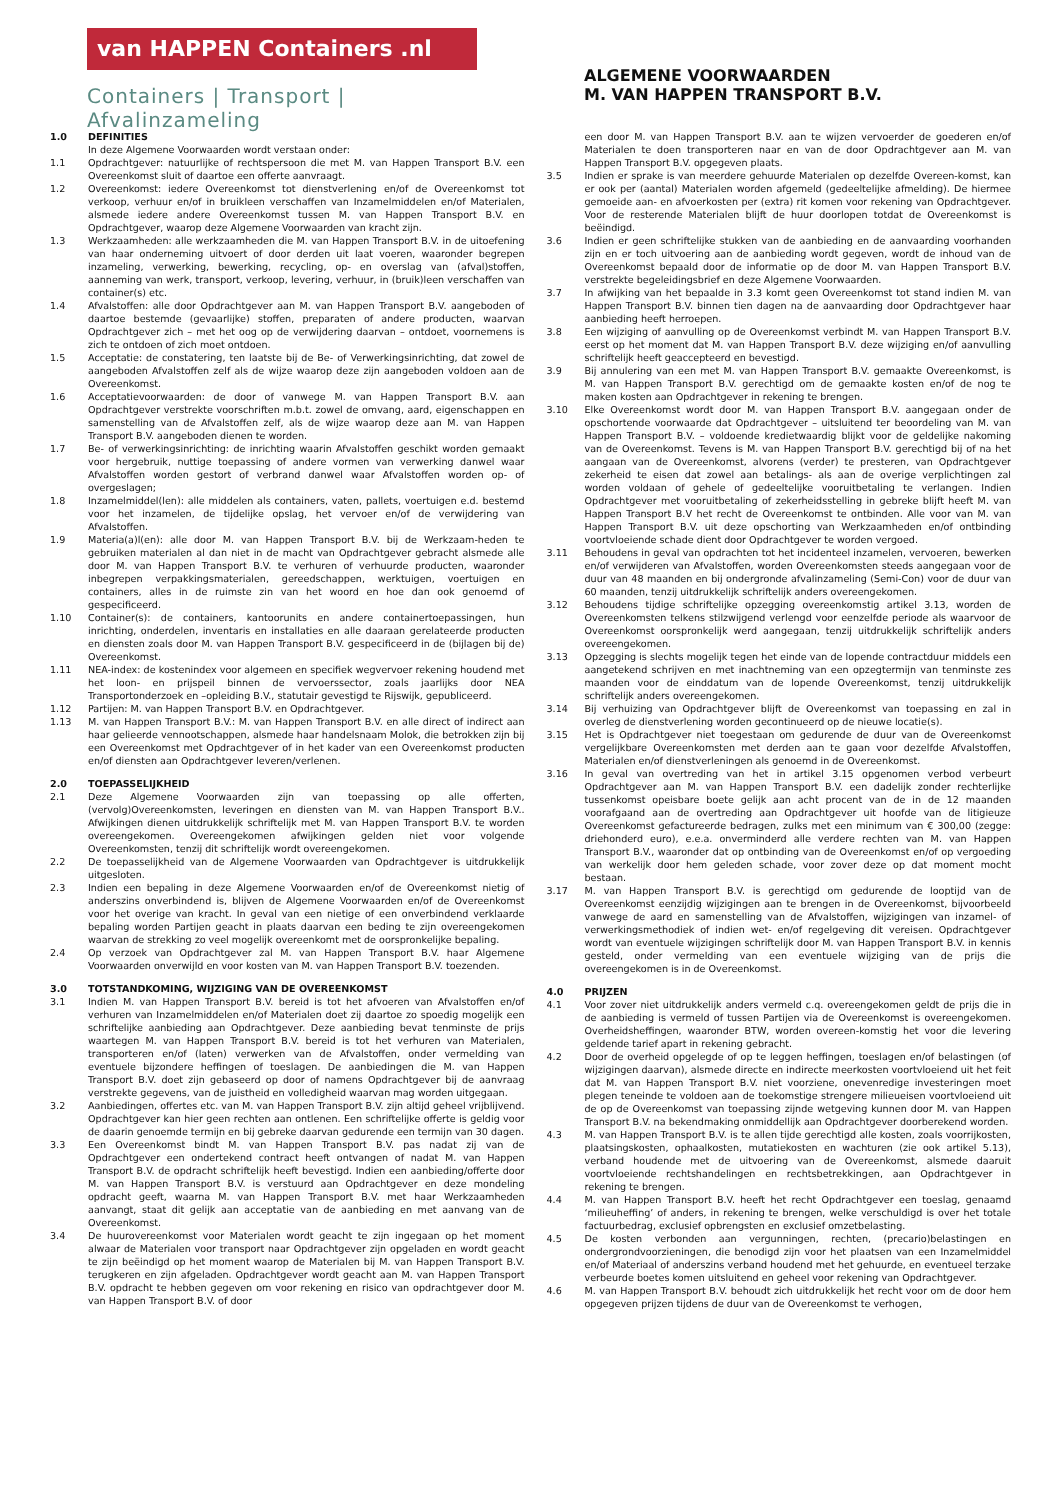van HAPPEN Containers .nl
Containers | Transport | Afvalinzameling
ALGEMENE VOORWAARDEN
M. VAN HAPPEN TRANSPORT B.V.
1.0 DEFINITIES
In deze Algemene Voorwaarden wordt verstaan onder:
1.1 Opdrachtgever: natuurlijke of rechtspersoon die met M. van Happen Transport B.V. een Overeenkomst sluit of daartoe een offerte aanvraagt.
1.2 Overeenkomst: iedere Overeenkomst tot dienstverlening en/of de Overeenkomst tot verkoop, verhuur en/of in bruikleen verschaffen van Inzamelmiddelen en/of Materialen, alsmede iedere andere Overeenkomst tussen M. van Happen Transport B.V. en Opdrachtgever, waarop deze Algemene Voorwaarden van kracht zijn.
1.3 Werkzaamheden: alle werkzaamheden die M. van Happen Transport B.V. in de uitoefening van haar onderneming uitvoert of door derden uit laat voeren, waaronder begrepen inzameling, verwerking, bewerking, recycling, op- en overslag van (afval)stoffen, aanneming van werk, transport, verkoop, levering, verhuur, in (bruik)leen verschaffen van container(s) etc.
1.4 Afvalstoffen: alle door Opdrachtgever aan M. van Happen Transport B.V. aangeboden of daartoe bestemde (gevaarlijke) stoffen, preparaten of andere producten, waarvan Opdrachtgever zich – met het oog op de verwijdering daarvan – ontdoet, voornemens is zich te ontdoen of zich moet ontdoen.
1.5 Acceptatie: de constatering, ten laatste bij de Be- of Verwerkingsinrichting, dat zowel de aangeboden Afvalstoffen zelf als de wijze waarop deze zijn aangeboden voldoen aan de Overeenkomst.
1.6 Acceptatievoorwaarden: de door of vanwege M. van Happen Transport B.V. aan Opdrachtgever verstrekte voorschriften m.b.t. zowel de omvang, aard, eigenschappen en samenstelling van de Afvalstoffen zelf, als de wijze waarop deze aan M. van Happen Transport B.V. aangeboden dienen te worden.
1.7 Be- of verwerkingsinrichting: de inrichting waarin Afvalstoffen geschikt worden gemaakt voor hergebruik, nuttige toepassing of andere vormen van verwerking danwel waar Afvalstoffen worden gestort of verbrand danwel waar Afvalstoffen worden op- of overgeslagen;
1.8 Inzamelmiddel(len): alle middelen als containers, vaten, pallets, voertuigen e.d. bestemd voor het inzamelen, de tijdelijke opslag, het vervoer en/of de verwijdering van Afvalstoffen.
1.9 Materia(a)l(en): alle door M. van Happen Transport B.V. bij de Werkzaam-heden te gebruiken materialen al dan niet in de macht van Opdrachtgever gebracht alsmede alle door M. van Happen Transport B.V. te verhuren of verhuurde producten, waaronder inbegrepen verpakkingsmaterialen, gereedschappen, werktuigen, voertuigen en containers, alles in de ruimste zin van het woord en hoe dan ook genoemd of gespecificeerd.
1.10 Container(s): de containers, kantoorunits en andere containertoepassingen, hun inrichting, onderdelen, inventaris en installaties en alle daaraan gerelateerde producten en diensten zoals door M. van Happen Transport B.V. gespecificeerd in de (bijlagen bij de) Overeenkomst.
1.11 NEA-index: de kostenindex voor algemeen en specifiek wegvervoer rekening houdend met het loon- en prijspeil binnen de vervoerssector, zoals jaarlijks door NEA Transportonderzoek en –opleiding B.V., statutair gevestigd te Rijswijk, gepubliceerd.
1.12 Partijen: M. van Happen Transport B.V. en Opdrachtgever.
1.13 M. van Happen Transport B.V.: M. van Happen Transport B.V. en alle direct of indirect aan haar gelieerde vennootschappen, alsmede haar handelsnaam Molok, die betrokken zijn bij een Overeenkomst met Opdrachtgever of in het kader van een Overeenkomst producten en/of diensten aan Opdrachtgever leveren/verlenen.
2.0 TOEPASSELIJKHEID
2.1 Deze Algemene Voorwaarden zijn van toepassing op alle offerten, (vervolg)Overeenkomsten, leveringen en diensten van M. van Happen Transport B.V.. Afwijkingen dienen uitdrukkelijk schriftelijk met M. van Happen Transport B.V. te worden overeengekomen. Overeengekomen afwijkingen gelden niet voor volgende Overeenkomsten, tenzij dit schriftelijk wordt overeengekomen.
2.2 De toepasselijkheid van de Algemene Voorwaarden van Opdrachtgever is uitdrukkelijk uitgesloten.
2.3 Indien een bepaling in deze Algemene Voorwaarden en/of de Overeenkomst nietig of anderszins onverbindend is, blijven de Algemene Voorwaarden en/of de Overeenkomst voor het overige van kracht. In geval van een nietige of een onverbindend verklaarde bepaling worden Partijen geacht in plaats daarvan een beding te zijn overeengekomen waarvan de strekking zo veel mogelijk overeenkomt met de oorspronkelijke bepaling.
2.4 Op verzoek van Opdrachtgever zal M. van Happen Transport B.V. haar Algemene Voorwaarden onverwijld en voor kosten van M. van Happen Transport B.V. toezenden.
3.0 TOTSTANDKOMING, WIJZIGING VAN DE OVEREENKOMST
3.1 Indien M. van Happen Transport B.V. bereid is tot het afvoeren van Afvalstoffen en/of verhuren van Inzamelmiddelen en/of Materialen doet zij daartoe zo spoedig mogelijk een schriftelijke aanbieding aan Opdrachtgever. Deze aanbieding bevat tenminste de prijs waartegen M. van Happen Transport B.V. bereid is tot het verhuren van Materialen, transporteren en/of (laten) verwerken van de Afvalstoffen, onder vermelding van eventuele bijzondere heffingen of toeslagen. De aanbiedingen die M. van Happen Transport B.V. doet zijn gebaseerd op door of namens Opdrachtgever bij de aanvraag verstrekte gegevens, van de juistheid en volledigheid waarvan mag worden uitgegaan.
3.2 Aanbiedingen, offertes etc. van M. van Happen Transport B.V. zijn altijd geheel vrijblijvend. Opdrachtgever kan hier geen rechten aan ontlenen. Een schriftelijke offerte is geldig voor de daarin genoemde termijn en bij gebreke daarvan gedurende een termijn van 30 dagen.
3.3 Een Overeenkomst bindt M. van Happen Transport B.V. pas nadat zij van de Opdrachtgever een ondertekend contract heeft ontvangen of nadat M. van Happen Transport B.V. de opdracht schriftelijk heeft bevestigd. Indien een aanbieding/offerte door M. van Happen Transport B.V. is verstuurd aan Opdrachtgever en deze mondeling opdracht geeft, waarna M. van Happen Transport B.V. met haar Werkzaamheden aanvangt, staat dit gelijk aan acceptatie van de aanbieding en met aanvang van de Overeenkomst.
3.4 De huurovereenkomst voor Materialen wordt geacht te zijn ingegaan op het moment alwaar de Materialen voor transport naar Opdrachtgever zijn opgeladen en wordt geacht te zijn beëindigd op het moment waarop de Materialen bij M. van Happen Transport B.V. terugkeren en zijn afgeladen. Opdrachtgever wordt geacht aan M. van Happen Transport B.V. opdracht te hebben gegeven om voor rekening en risico van opdrachtgever door M. van Happen Transport B.V. of door
een door M. van Happen Transport B.V. aan te wijzen vervoerder de goederen en/of Materialen te doen transporteren naar en van de door Opdrachtgever aan M. van Happen Transport B.V. opgegeven plaats.
3.5 Indien er sprake is van meerdere gehuurde Materialen op dezelfde Overeen-komst, kan er ook per (aantal) Materialen worden afgemeld (gedeeltelijke afmelding). De hiermee gemoeide aan- en afvoerkosten per (extra) rit komen voor rekening van Opdrachtgever. Voor de resterende Materialen blijft de huur doorlopen totdat de Overeenkomst is beëindigd.
3.6 Indien er geen schriftelijke stukken van de aanbieding en de aanvaarding voorhanden zijn en er toch uitvoering aan de aanbieding wordt gegeven, wordt de inhoud van de Overeenkomst bepaald door de informatie op de door M. van Happen Transport B.V. verstrekte begeleidingsbrief en deze Algemene Voorwaarden.
3.7 In afwijking van het bepaalde in 3.3 komt geen Overeenkomst tot stand indien M. van Happen Transport B.V. binnen tien dagen na de aanvaarding door Opdrachtgever haar aanbieding heeft herroepen.
3.8 Een wijziging of aanvulling op de Overeenkomst verbindt M. van Happen Transport B.V. eerst op het moment dat M. van Happen Transport B.V. deze wijziging en/of aanvulling schriftelijk heeft geaccepteerd en bevestigd.
3.9 Bij annulering van een met M. van Happen Transport B.V. gemaakte Overeenkomst, is M. van Happen Transport B.V. gerechtigd om de gemaakte kosten en/of de nog te maken kosten aan Opdrachtgever in rekening te brengen.
3.10 Elke Overeenkomst wordt door M. van Happen Transport B.V. aangegaan onder de opschortende voorwaarde dat Opdrachtgever – uitsluitend ter beoordeling van M. van Happen Transport B.V. – voldoende kredietwaardig blijkt voor de geldelijke nakoming van de Overeenkomst. Tevens is M. van Happen Transport B.V. gerechtigd bij of na het aangaan van de Overeenkomst, alvorens (verder) te presteren, van Opdrachtgever zekerheid te eisen dat zowel aan betalings- als aan de overige verplichtingen zal worden voldaan of gehele of gedeeltelijke vooruitbetaling te verlangen. Indien Opdrachtgever met vooruitbetaling of zekerheidsstelling in gebreke blijft heeft M. van Happen Transport B.V het recht de Overeenkomst te ontbinden. Alle voor van M. van Happen Transport B.V. uit deze opschorting van Werkzaamheden en/of ontbinding voortvloeiende schade dient door Opdrachtgever te worden vergoed.
3.11 Behoudens in geval van opdrachten tot het incidenteel inzamelen, vervoeren, bewerken en/of verwijderen van Afvalstoffen, worden Overeenkomsten steeds aangegaan voor de duur van 48 maanden en bij ondergronde afvalinzameling (Semi-Con) voor de duur van 60 maanden, tenzij uitdrukkelijk schriftelijk anders overeengekomen.
3.12 Behoudens tijdige schriftelijke opzegging overeenkomstig artikel 3.13, worden de Overeenkomsten telkens stilzwijgend verlengd voor eenzelfde periode als waarvoor de Overeenkomst oorspronkelijk werd aangegaan, tenzij uitdrukkelijk schriftelijk anders overeengekomen.
3.13 Opzegging is slechts mogelijk tegen het einde van de lopende contractduur middels een aangetekend schrijven en met inachtneming van een opzegtermijn van tenminste zes maanden voor de einddatum van de lopende Overeenkomst, tenzij uitdrukkelijk schriftelijk anders overeengekomen.
3.14 Bij verhuizing van Opdrachtgever blijft de Overeenkomst van toepassing en zal in overleg de dienstverlening worden gecontinueerd op de nieuwe locatie(s).
3.15 Het is Opdrachtgever niet toegestaan om gedurende de duur van de Overeenkomst vergelijkbare Overeenkomsten met derden aan te gaan voor dezelfde Afvalstoffen, Materialen en/of dienstverleningen als genoemd in de Overeenkomst.
3.16 In geval van overtreding van het in artikel 3.15 opgenomen verbod verbeurt Opdrachtgever aan M. van Happen Transport B.V. een dadelijk zonder rechterlijke tussenkomst opeisbare boete gelijk aan acht procent van de in de 12 maanden voorafgaand aan de overtreding aan Opdrachtgever uit hoofde van de litigieuze Overeenkomst gefactureerde bedragen, zulks met een minimum van € 300,00 (zegge: driehonderd euro), e.e.a. onverminderd alle verdere rechten van M. van Happen Transport B.V., waaronder dat op ontbinding van de Overeenkomst en/of op vergoeding van werkelijk door hem geleden schade, voor zover deze op dat moment mocht bestaan.
3.17 M. van Happen Transport B.V. is gerechtigd om gedurende de looptijd van de Overeenkomst eenzijdig wijzigingen aan te brengen in de Overeenkomst, bijvoorbeeld vanwege de aard en samenstelling van de Afvalstoffen, wijzigingen van inzamel- of verwerkingsmethodiek of indien wet- en/of regelgeving dit vereisen. Opdrachtgever wordt van eventuele wijzigingen schriftelijk door M. van Happen Transport B.V. in kennis gesteld, onder vermelding van een eventuele wijziging van de prijs die overeengekomen is in de Overeenkomst.
4.0 PRIJZEN
4.1 Voor zover niet uitdrukkelijk anders vermeld c.q. overeengekomen geldt de prijs die in de aanbieding is vermeld of tussen Partijen via de Overeenkomst is overeengekomen. Overheidsheffingen, waaronder BTW, worden overeen-komstig het voor die levering geldende tarief apart in rekening gebracht.
4.2 Door de overheid opgelegde of op te leggen heffingen, toeslagen en/of belastingen (of wijzigingen daarvan), alsmede directe en indirecte meerkosten voortvloeiend uit het feit dat M. van Happen Transport B.V. niet voorziene, onevenredige investeringen moet plegen teneinde te voldoen aan de toekomstige strengere milieueisen voortvloeiend uit de op de Overeenkomst van toepassing zijnde wetgeving kunnen door M. van Happen Transport B.V. na bekendmaking onmiddellijk aan Opdrachtgever doorberekend worden.
4.3 M. van Happen Transport B.V. is te allen tijde gerechtigd alle kosten, zoals voorrijkosten, plaatsingskosten, ophaalkosten, mutatiekosten en wachturen (zie ook artikel 5.13), verband houdende met de uitvoering van de Overeenkomst, alsmede daaruit voortvloeiende rechtshandelingen en rechtsbetrekkingen, aan Opdrachtgever in rekening te brengen.
4.4 M. van Happen Transport B.V. heeft het recht Opdrachtgever een toeslag, genaamd ‘milieuheffing’ of anders, in rekening te brengen, welke verschuldigd is over het totale factuurbedrag, exclusief opbrengsten en exclusief omzetbelasting.
4.5 De kosten verbonden aan vergunningen, rechten, (precario)belastingen en ondergrondvoorzieningen, die benodigd zijn voor het plaatsen van een Inzamelmiddel en/of Materiaal of anderszins verband houdend met het gehuurde, en eventueel terzake verbeurde boetes komen uitsluitend en geheel voor rekening van Opdrachtgever.
4.6 M. van Happen Transport B.V. behoudt zich uitdrukkelijk het recht voor om de door hem opgegeven prijzen tijdens de duur van de Overeenkomst te verhogen,